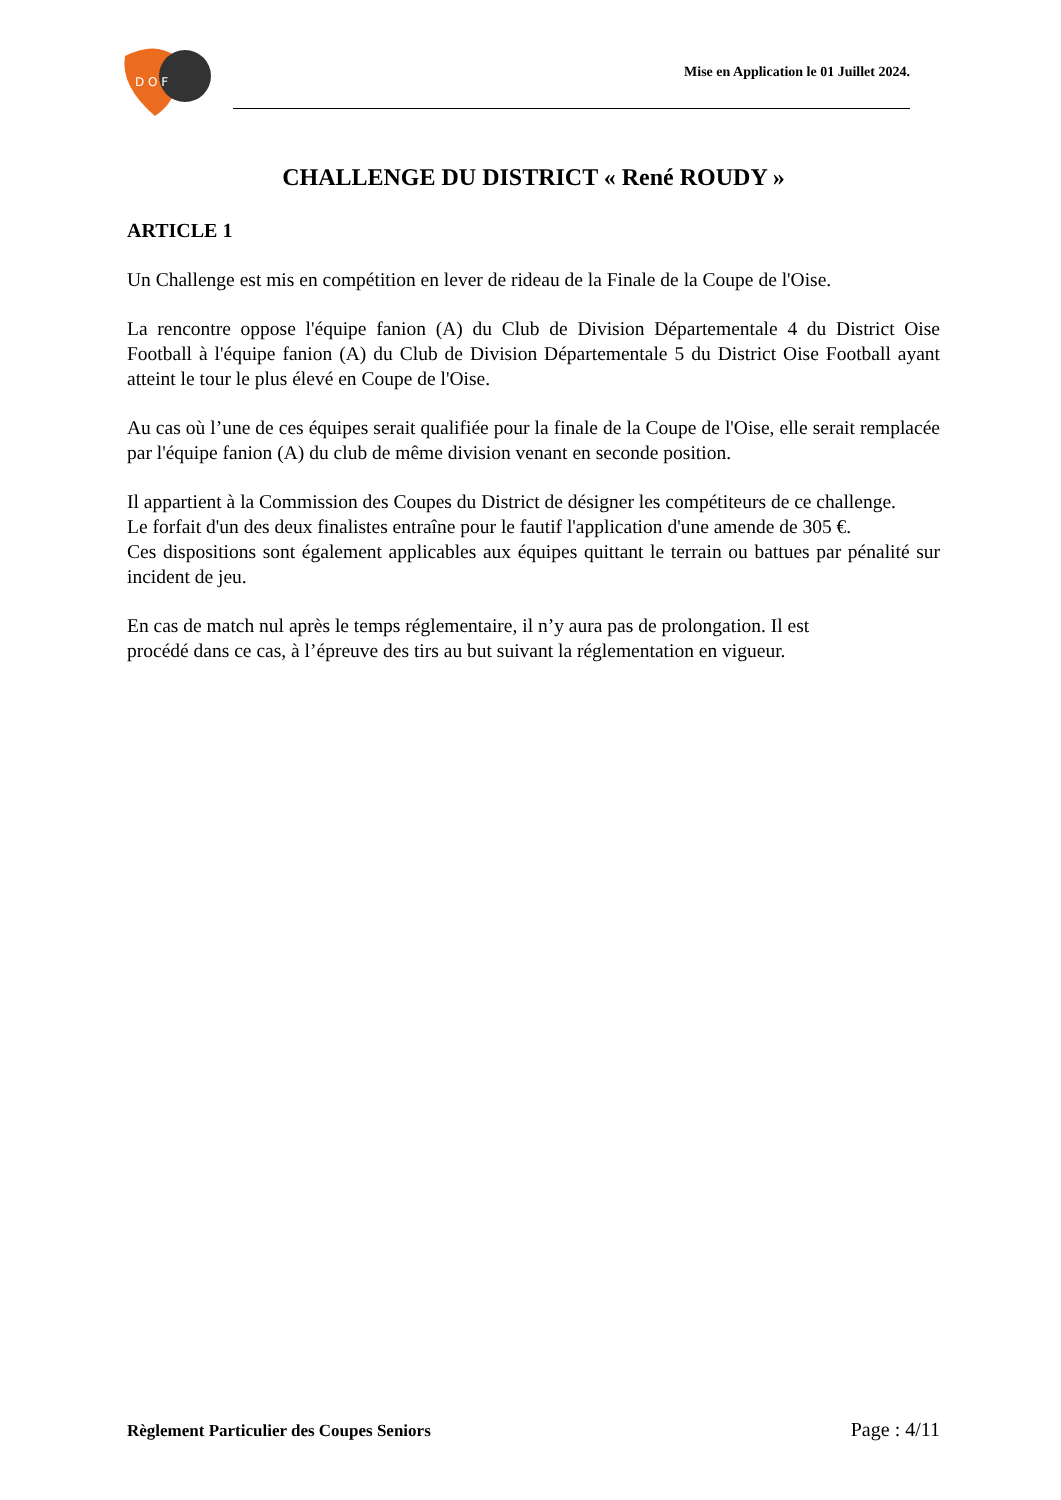D O F
Mise en Application le 01 Juillet 2024.
CHALLENGE DU DISTRICT « René ROUDY »
ARTICLE 1
Un Challenge est mis en compétition en lever de rideau de la Finale de la Coupe de l'Oise.
La rencontre oppose l'équipe fanion (A) du Club de Division Départementale 4 du District Oise Football à l'équipe fanion (A) du Club de Division Départementale 5 du District Oise Football ayant atteint le tour le plus élevé en Coupe de l'Oise.
Au cas où l’une de ces équipes serait qualifiée pour la finale de la Coupe de l'Oise, elle serait remplacée par l'équipe fanion (A) du club de même division venant en seconde position.
Il appartient à la Commission des Coupes du District de désigner les compétiteurs de ce challenge.
Le forfait d'un des deux finalistes entraîne pour le fautif l'application d'une amende de 305 €.
Ces dispositions sont également applicables aux équipes quittant le terrain ou battues par pénalité sur incident de jeu.
En cas de match nul après le temps réglementaire, il n’y aura pas de prolongation. Il est
procédé dans ce cas, à l’épreuve des tirs au but suivant la réglementation en vigueur.
Règlement Particulier des Coupes Seniors Page : 4/11